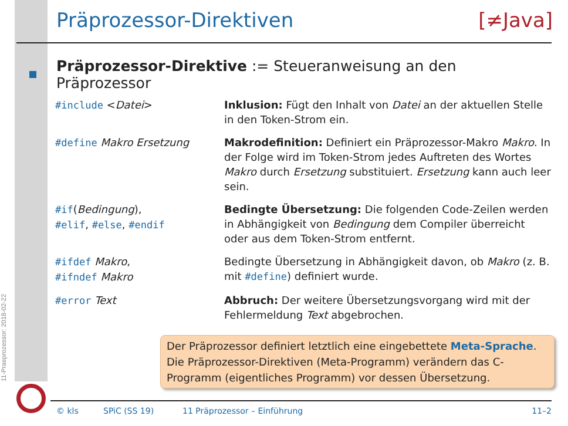11-Praeprozessor: 2018-02-22
Präprozessor-Direktiven [≠Java]
Präprozessor-Direktive := Steueranweisung an den Präprozessor
| #include < Datei > | Inklusion: Fügt den Inhalt von Datei an der aktuellen Stelle in den Token-Strom ein. |
| #define Makro Ersetzung | Makrodefinition: Definiert ein Präprozessor-Makro Makro . In der Folge wird im Token-Strom jedes Auftreten des Wortes Makro durch Ersetzung substituiert. Ersetzung kann auch leer sein. |
| #if ( Bedingung ), #elif , #else , #endif | Bedingte Übersetzung: Die folgenden Code-Zeilen werden in Abhängigkeit von Bedingung dem Compiler überreicht oder aus dem Token-Strom entfernt. |
| #ifdef Makro , #ifndef Makro | Bedingte Übersetzung in Abhängigkeit davon, ob Makro (z. B. mit #define ) definiert wurde. |
| #error Text | Abbruch: Der weitere Übersetzungsvorgang wird mit der Fehlermeldung Text abgebrochen. |
Der Präprozessor definiert letztlich eine eingebettete Meta-Sprache. Die Präprozessor-Direktiven (Meta-Programm) verändern das C-Programm (eigentliches Programm) vor dessen Übersetzung.
© kls SPiC (SS 19) 11 Präprozessor – Einführung 11–2